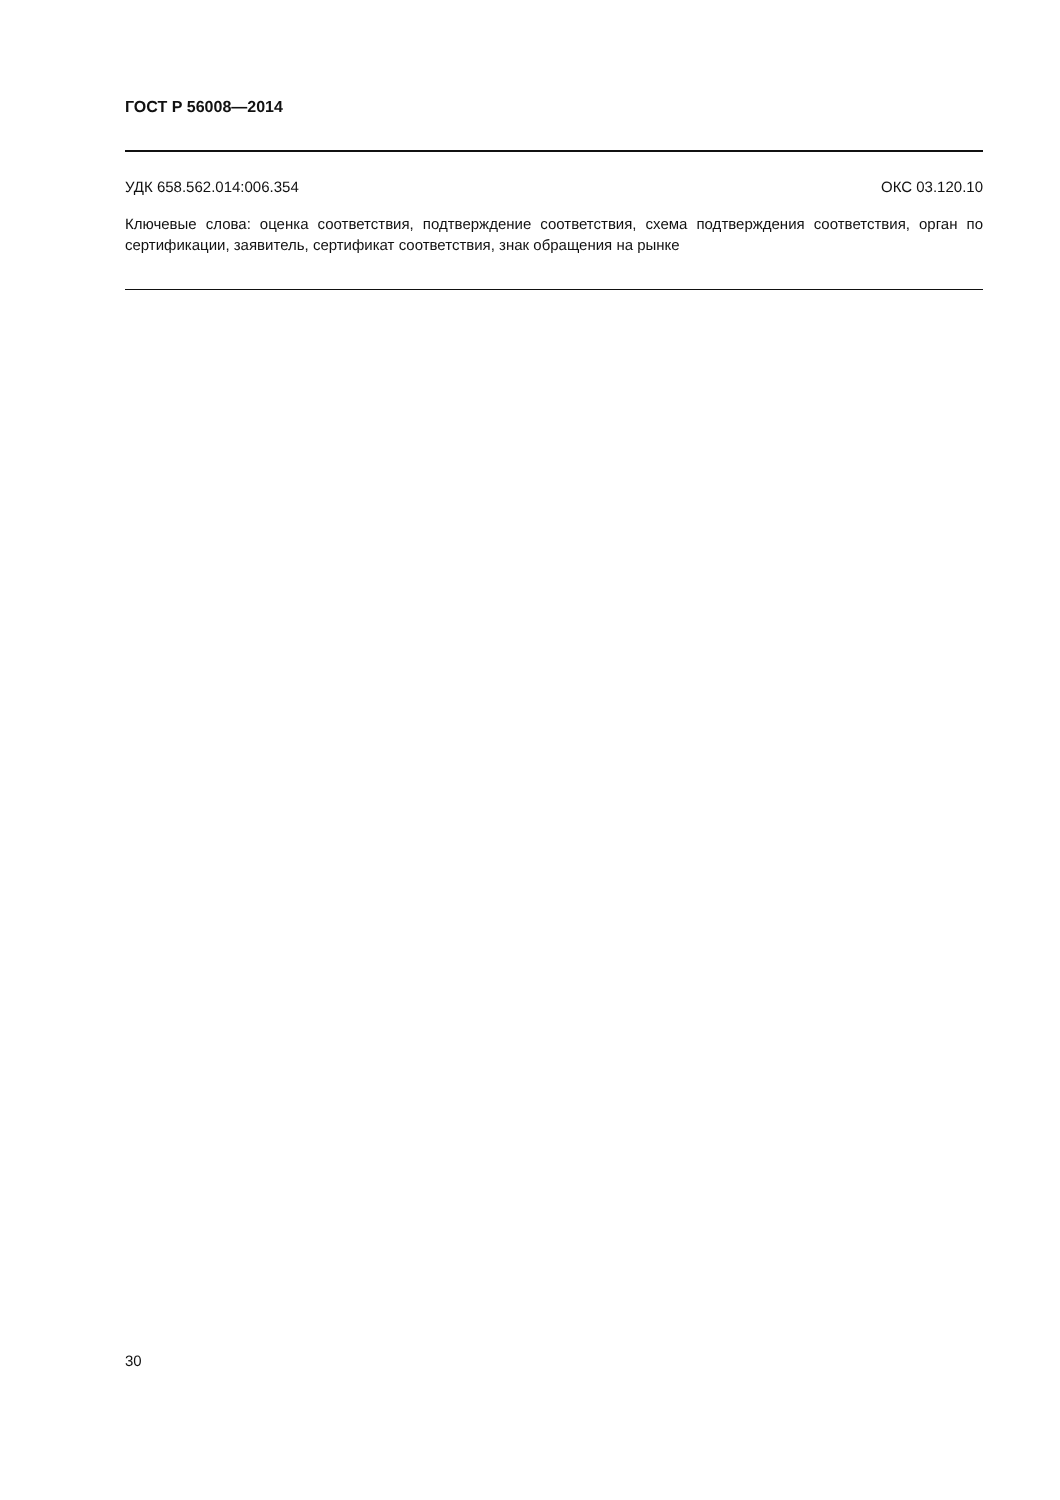ГОСТ Р 56008—2014
УДК 658.562.014:006.354 ОКС 03.120.10
Ключевые слова: оценка соответствия, подтверждение соответствия, схема подтверждения соответствия, орган по сертификации, заявитель, сертификат соответствия, знак обращения на рынке
30